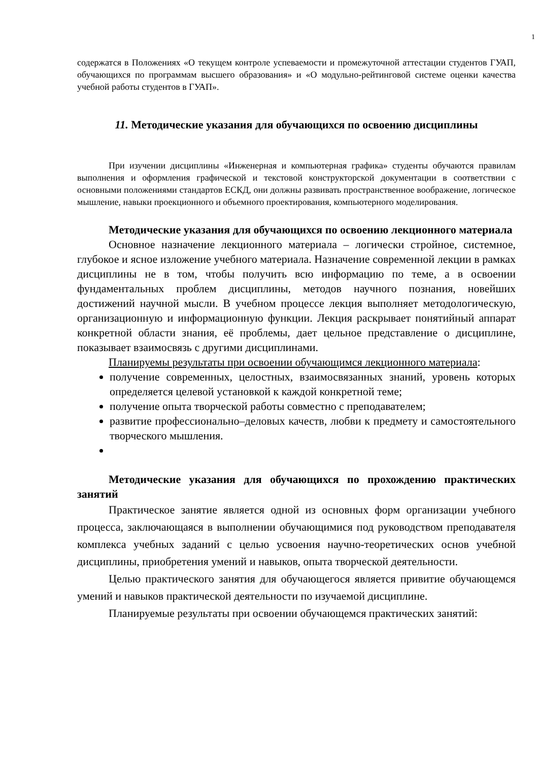1
содержатся в Положениях «О текущем контроле успеваемости и промежуточной аттестации студентов ГУАП, обучающихся по программам высшего образования» и «О модульно-рейтинговой системе оценки качества учебной работы студентов в ГУАП».
11. Методические указания для обучающихся по освоению дисциплины
При изучении дисциплины «Инженерная и компьютерная графика» студенты обучаются правилам выполнения и оформления графической и текстовой конструкторской документации в соответствии с основными положениями стандартов ЕСКД, они должны развивать пространственное воображение, логическое мышление, навыки проекционного и объемного проектирования, компьютерного моделирования.
Методические указания для обучающихся по освоению лекционного материала
Основное назначение лекционного материала – логически стройное, системное, глубокое и ясное изложение учебного материала. Назначение современной лекции в рамках дисциплины не в том, чтобы получить всю информацию по теме, а в освоении фундаментальных проблем дисциплины, методов научного познания, новейших достижений научной мысли. В учебном процессе лекция выполняет методологическую, организационную и информационную функции. Лекция раскрывает понятийный аппарат конкретной области знания, её проблемы, дает цельное представление о дисциплине, показывает взаимосвязь с другими дисциплинами.
Планируемы результаты при освоении обучающимся лекционного материала:
получение современных, целостных, взаимосвязанных знаний, уровень которых определяется целевой установкой к каждой конкретной теме;
получение опыта творческой работы совместно с преподавателем;
развитие профессионально–деловых качеств, любви к предмету и самостоятельного творческого мышления.
Методические указания для обучающихся по прохождению практических занятий
Практическое занятие является одной из основных форм организации учебного процесса, заключающаяся в выполнении обучающимися под руководством преподавателя комплекса учебных заданий с целью усвоения научно-теоретических основ учебной дисциплины, приобретения умений и навыков, опыта творческой деятельности.
Целью практического занятия для обучающегося является привитие обучающемся умений и навыков практической деятельности по изучаемой дисциплине.
Планируемые результаты при освоении обучающемся практических занятий: